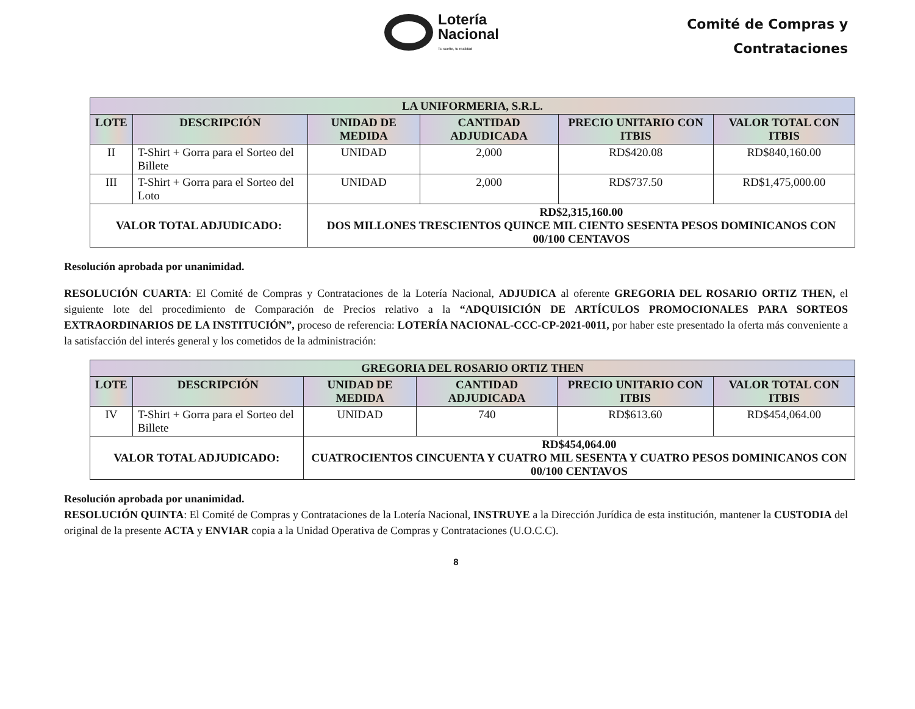Lotería
Nacional
Tu sueño, tu realidad
Comité de Compras y
Contrataciones
| LA UNIFORMERIA, S.R.L. | | | | | |
| --- | --- | --- | --- | --- | --- |
| LOTE | DESCRIPCIÓN | UNIDAD DE MEDIDA | CANTIDAD ADJUDICADA | PRECIO UNITARIO CON ITBIS | VALOR TOTAL CON ITBIS |
| II | T-Shirt + Gorra para el Sorteo del Billete | UNIDAD | 2,000 | RD$420.08 | RD$840,160.00 |
| III | T-Shirt + Gorra para el Sorteo del Loto | UNIDAD | 2,000 | RD$737.50 | RD$1,475,000.00 |
| VALOR TOTAL ADJUDICADO: | | RD$2,315,160.00 DOS MILLONES TRESCIENTOS QUINCE MIL CIENTO SESENTA PESOS DOMINICANOS CON 00/100 CENTAVOS | | | |
Resolución aprobada por unanimidad.
RESOLUCIÓN CUARTA: El Comité de Compras y Contrataciones de la Lotería Nacional, ADJUDICA al oferente GREGORIA DEL ROSARIO ORTIZ THEN, el siguiente lote del procedimiento de Comparación de Precios relativo a la “ADQUISICIÓN DE ARTÍCULOS PROMOCIONALES PARA SORTEOS EXTRAORDINARIOS DE LA INSTITUCIÓN”, proceso de referencia: LOTERÍA NACIONAL-CCC-CP-2021-0011, por haber este presentado la oferta más conveniente a la satisfacción del interés general y los cometidos de la administración:
| GREGORIA DEL ROSARIO ORTIZ THEN | | | | | |
| --- | --- | --- | --- | --- | --- |
| LOTE | DESCRIPCIÓN | UNIDAD DE MEDIDA | CANTIDAD ADJUDICADA | PRECIO UNITARIO CON ITBIS | VALOR TOTAL CON ITBIS |
| IV | T-Shirt + Gorra para el Sorteo del Billete | UNIDAD | 740 | RD$613.60 | RD$454,064.00 |
| VALOR TOTAL ADJUDICADO: | | RD$454,064.00 CUATROCIENTOS CINCUENTA Y CUATRO MIL SESENTA Y CUATRO PESOS DOMINICANOS CON 00/100 CENTAVOS | | | |
Resolución aprobada por unanimidad.
RESOLUCIÓN QUINTA: El Comité de Compras y Contrataciones de la Lotería Nacional, INSTRUYE a la Dirección Jurídica de esta institución, mantener la CUSTODIA del original de la presente ACTA y ENVIAR copia a la Unidad Operativa de Compras y Contrataciones (U.O.C.C).
8